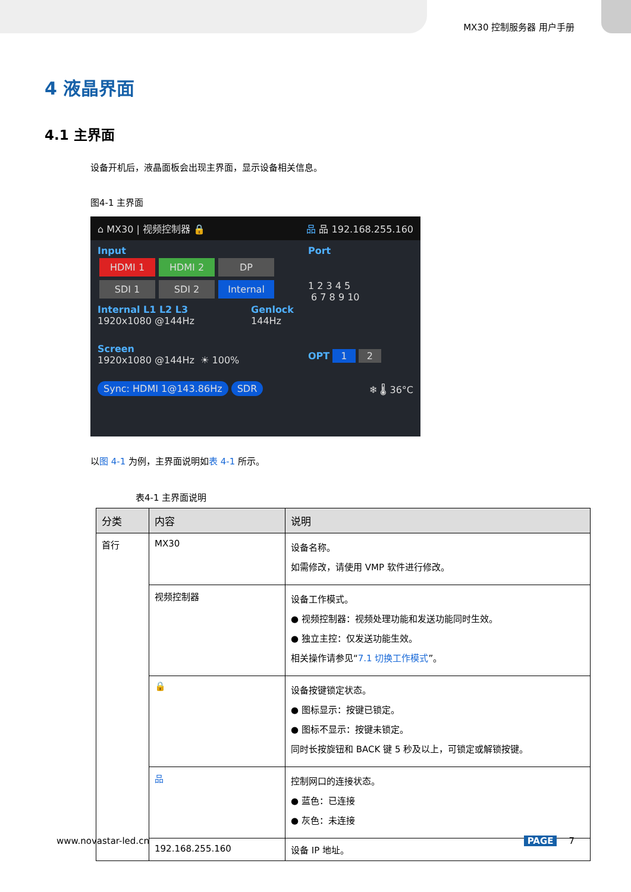MX30 控制服务器 用户手册
4 液晶界面
4.1 主界面
设备开机后，液晶面板会出现主界面，显示设备相关信息。
图4-1 主界面
⌂ MX30 | 视频控制器 🔒 品 品 192.168.255.160
Input
HDMI 1 HDMI 2 DP
SDI 1 SDI 2 Internal
Internal L1 L2 L3
1920x1080 @144Hz Genlock
144Hz
Port
1 2 3 4 5
6 7 8 9 10
Screen
1920x1080 @144Hz ☀ 100%
OPT 1 2
Sync: HDMI 1@143.86Hz SDR ❄ 🌡 36°C
以图 4-1 为例，主界面说明如表 4-1 所示。
表4-1 主界面说明
| 分类 | 内容 | 说明 |
| --- | --- | --- |
| 首行 | MX30 | 设备名称。 如需修改，请使用 VMP 软件进行修改。 |
| | 视频控制器 | 设备工作模式。 ● 视频控制器：视频处理功能和发送功能同时生效。 ● 独立主控：仅发送功能生效。 相关操作请参见“ 7.1 切换工作模式 ”。 |
| | 🔒 | 设备按键锁定状态。 ● 图标显示：按键已锁定。 ● 图标不显示：按键未锁定。 同时长按旋钮和 BACK 键 5 秒及以上，可锁定或解锁按键。 |
| | 品 | 控制网口的连接状态。 ● 蓝色：已连接 ● 灰色：未连接 |
| | 192.168.255.160 | 设备 IP 地址。 |
www.novastar-led.cn PAGE 7